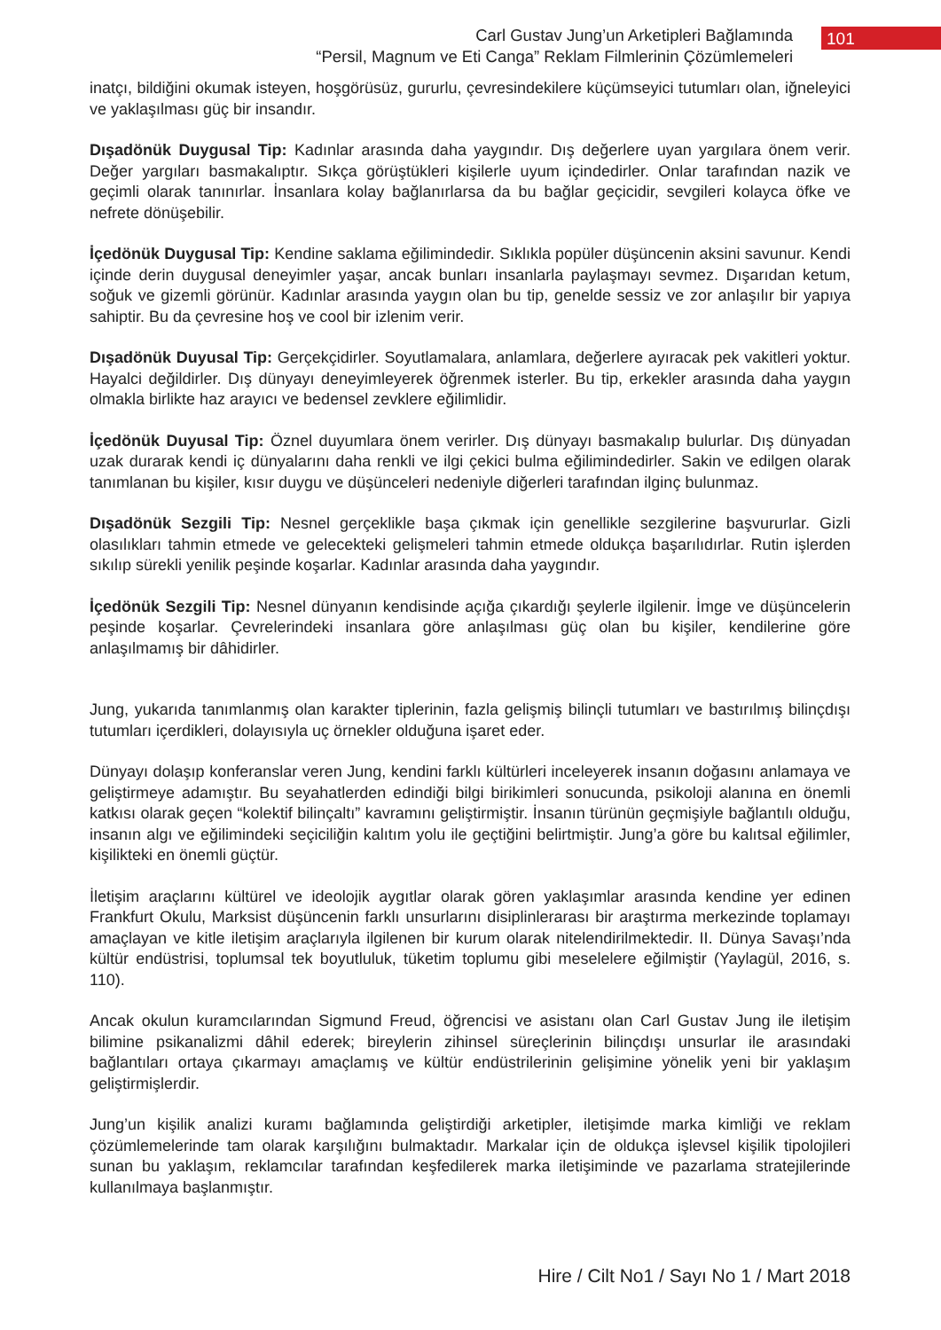Carl Gustav Jung’un Arketipleri Bağlamında
“Persil, Magnum ve Eti Canga” Reklam Filmlerinin Çözümlemeleri
101
inatçı, bildiğini okumak isteyen, hoşgörüsüz, gururlu, çevresindekilere küçümseyici tutumları olan, iğneleyici ve yaklaşılması güç bir insandır.
Dışadönük Duygusal Tip: Kadınlar arasında daha yaygındır. Dış değerlere uyan yargılara önem verir. Değer yargıları basmakalıptır. Sıkça görüştükleri kişilerle uyum içindedirler. Onlar tarafından nazik ve geçimli olarak tanınırlar. İnsanlara kolay bağlanırlarsa da bu bağlar geçicidir, sevgileri kolayca öfke ve nefrete dönüşebilir.
İçedönük Duygusal Tip: Kendine saklama eğilimindedir. Sıklıkla popüler düşüncenin aksini savunur. Kendi içinde derin duygusal deneyimler yaşar, ancak bunları insanlarla paylaşmayı sevmez. Dışarıdan ketum, soğuk ve gizemli görünür. Kadınlar arasında yaygın olan bu tip, genelde sessiz ve zor anlaşılır bir yapıya sahiptir. Bu da çevresine hoş ve cool bir izlenim verir.
Dışadönük Duyusal Tip: Gerçekçidirler. Soyutlamalara, anlamlara, değerlere ayıracak pek vakitleri yoktur. Hayalci değildirler. Dış dünyayı deneyimleyerek öğrenmek isterler. Bu tip, erkekler arasında daha yaygın olmakla birlikte haz arayıcı ve bedensel zevklere eğilimlidir.
İçedönük Duyusal Tip: Öznel duyumlara önem verirler. Dış dünyayı basmakalıp bulurlar. Dış dünyadan uzak durarak kendi iç dünyalarını daha renkli ve ilgi çekici bulma eğilimindedirler. Sakin ve edilgen olarak tanımlanan bu kişiler, kısır duygu ve düşünceleri nedeniyle diğerleri tarafından ilginç bulunmaz.
Dışadönük Sezgili Tip: Nesnel gerçeklikle başa çıkmak için genellikle sezgilerine başvururlar. Gizli olasılıkları tahmin etmede ve gelecekteki gelişmeleri tahmin etmede oldukça başarılıdırlar. Rutin işlerden sıkılıp sürekli yenilik peşinde koşarlar. Kadınlar arasında daha yaygındır.
İçedönük Sezgili Tip: Nesnel dünyanın kendisinde açığa çıkardığı şeylerle ilgilenir. İmge ve düşüncelerin peşinde koşarlar. Çevrelerindeki insanlara göre anlaşılması güç olan bu kişiler, kendilerine göre anlaşılmamış bir dâhidirler.
Jung, yukarıda tanımlanmış olan karakter tiplerinin, fazla gelişmiş bilinçli tutumları ve bastırılmış bilinçdışı tutumları içerdikleri, dolayısıyla uç örnekler olduğuna işaret eder.
Dünyayı dolaşıp konferanslar veren Jung, kendini farklı kültürleri inceleyerek insanın doğasını anlamaya ve geliştirmeye adamıştır. Bu seyahatlerden edindiği bilgi birikimleri sonucunda, psikoloji alanına en önemli katkısı olarak geçen “kolektif bilinçaltı” kavramını geliştirmiştir. İnsanın türünün geçmişiyle bağlantılı olduğu, insanın algı ve eğilimindeki seçiciliğin kalıtım yolu ile geçtiğini belirtmiştir. Jung’a göre bu kalıtsal eğilimler, kişilikteki en önemli güçtür.
İletişim araçlarını kültürel ve ideolojik aygıtlar olarak gören yaklaşımlar arasında kendine yer edinen Frankfurt Okulu, Marksist düşüncenin farklı unsurlarını disiplinlerarası bir araştırma merkezinde toplamayı amaçlayan ve kitle iletişim araçlarıyla ilgilenen bir kurum olarak nitelendirilmektedir. II. Dünya Savaşı’nda kültür endüstrisi, toplumsal tek boyutluluk, tüketim toplumu gibi meselelere eğilmiştir (Yaylagül, 2016, s. 110).
Ancak okulun kuramcılarından Sigmund Freud, öğrencisi ve asistanı olan Carl Gustav Jung ile iletişim bilimine psikanalizmi dâhil ederek; bireylerin zihinsel süreçlerinin bilinçdışı unsurlar ile arasındaki bağlantıları ortaya çıkarmayı amaçlamış ve kültür endüstrilerinin gelişimine yönelik yeni bir yaklaşım geliştirmişlerdir.
Jung’un kişilik analizi kuramı bağlamında geliştirdiği arketipler, iletişimde marka kimliği ve reklam çözümlemelerinde tam olarak karşılığını bulmaktadır. Markalar için de oldukça işlevsel kişilik tipolojileri sunan bu yaklaşım, reklamcılar tarafından keşfedilerek marka iletişiminde ve pazarlama stratejilerinde kullanılmaya başlanmıştır.
Hire / Cilt No1 / Sayı No 1 / Mart 2018